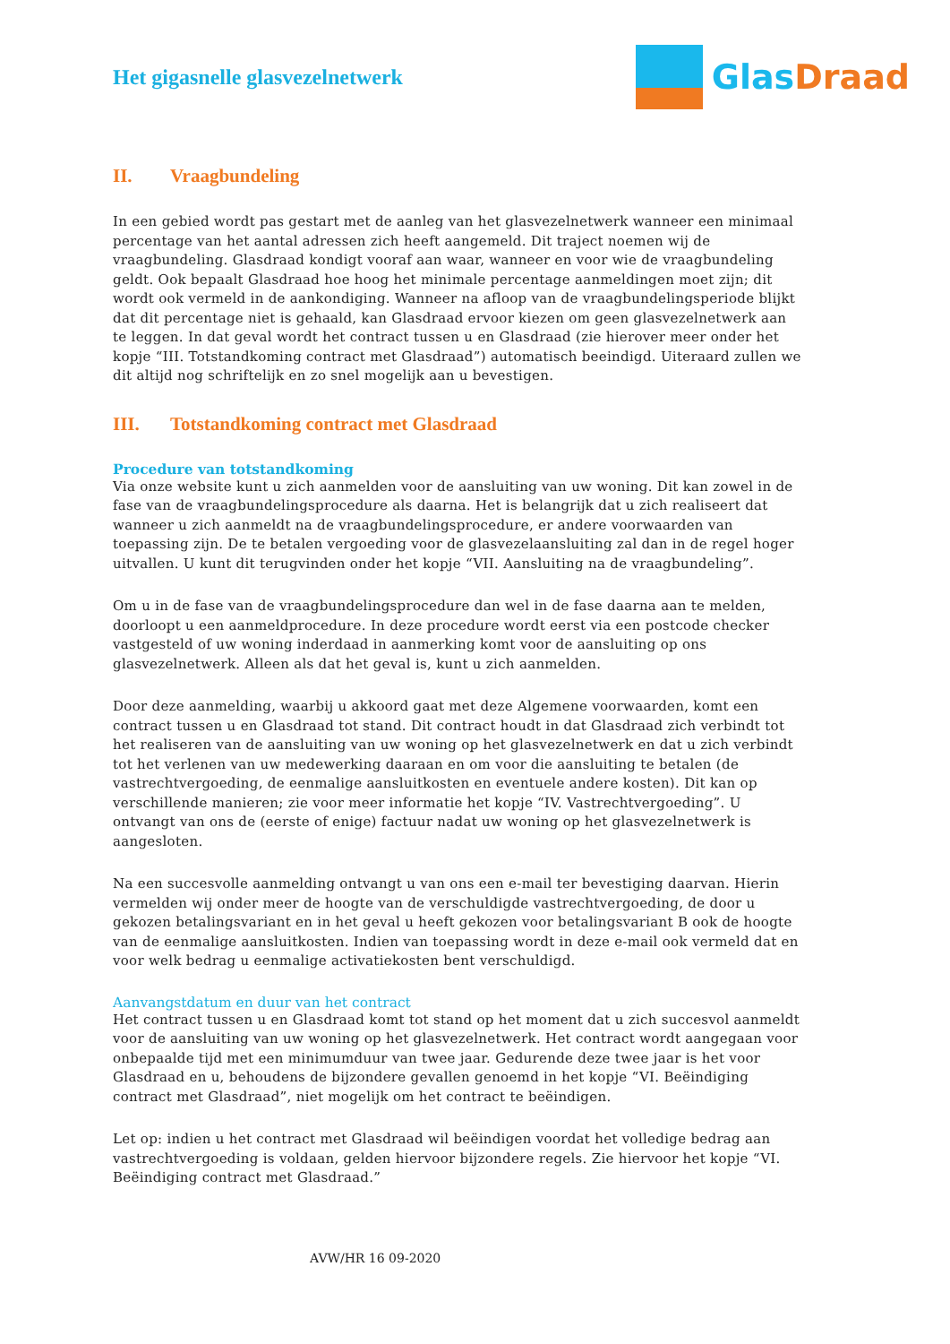Het gigasnelle glasvezelnetwerk
Glas Draad
II. Vraagbundeling
In een gebied wordt pas gestart met de aanleg van het glasvezelnetwerk wanneer een minimaal percentage van het aantal adressen zich heeft aangemeld. Dit traject noemen wij de vraagbundeling. Glasdraad kondigt vooraf aan waar, wanneer en voor wie de vraagbundeling geldt. Ook bepaalt Glasdraad hoe hoog het minimale percentage aanmeldingen moet zijn; dit wordt ook vermeld in de aankondiging. Wanneer na afloop van de vraagbundelingsperiode blijkt dat dit percentage niet is gehaald, kan Glasdraad ervoor kiezen om geen glasvezelnetwerk aan te leggen. In dat geval wordt het contract tussen u en Glasdraad (zie hierover meer onder het kopje “III. Totstandkoming contract met Glasdraad”) automatisch beeindigd. Uiteraard zullen we dit altijd nog schriftelijk en zo snel mogelijk aan u bevestigen.
III. Totstandkoming contract met Glasdraad
Procedure van totstandkoming
Via onze website kunt u zich aanmelden voor de aansluiting van uw woning. Dit kan zowel in de fase van de vraagbundelingsprocedure als daarna. Het is belangrijk dat u zich realiseert dat wanneer u zich aanmeldt na de vraagbundelingsprocedure, er andere voorwaarden van toepassing zijn. De te betalen vergoeding voor de glasvezelaansluiting zal dan in de regel hoger uitvallen. U kunt dit terugvinden onder het kopje “VII. Aansluiting na de vraagbundeling”.
Om u in de fase van de vraagbundelingsprocedure dan wel in de fase daarna aan te melden, doorloopt u een aanmeldprocedure. In deze procedure wordt eerst via een postcode checker vastgesteld of uw woning inderdaad in aanmerking komt voor de aansluiting op ons glasvezelnetwerk. Alleen als dat het geval is, kunt u zich aanmelden.
Door deze aanmelding, waarbij u akkoord gaat met deze Algemene voorwaarden, komt een contract tussen u en Glasdraad tot stand. Dit contract houdt in dat Glasdraad zich verbindt tot het realiseren van de aansluiting van uw woning op het glasvezelnetwerk en dat u zich verbindt tot het verlenen van uw medewerking daaraan en om voor die aansluiting te betalen (de vastrechtvergoeding, de eenmalige aansluitkosten en eventuele andere kosten). Dit kan op verschillende manieren; zie voor meer informatie het kopje “IV. Vastrechtvergoeding”. U ontvangt van ons de (eerste of enige) factuur nadat uw woning op het glasvezelnetwerk is aangesloten.
Na een succesvolle aanmelding ontvangt u van ons een e-mail ter bevestiging daarvan. Hierin vermelden wij onder meer de hoogte van de verschuldigde vastrechtvergoeding, de door u gekozen betalingsvariant en in het geval u heeft gekozen voor betalingsvariant B ook de hoogte van de eenmalige aansluitkosten. Indien van toepassing wordt in deze e-mail ook vermeld dat en voor welk bedrag u eenmalige activatiekosten bent verschuldigd.
Aanvangstdatum en duur van het contract
Het contract tussen u en Glasdraad komt tot stand op het moment dat u zich succesvol aanmeldt voor de aansluiting van uw woning op het glasvezelnetwerk. Het contract wordt aangegaan voor onbepaalde tijd met een minimumduur van twee jaar. Gedurende deze twee jaar is het voor Glasdraad en u, behoudens de bijzondere gevallen genoemd in het kopje “VI. Beëindiging contract met Glasdraad”, niet mogelijk om het contract te beëindigen.
Let op: indien u het contract met Glasdraad wil beëindigen voordat het volledige bedrag aan vastrechtvergoeding is voldaan, gelden hiervoor bijzondere regels. Zie hiervoor het kopje “VI. Beëindiging contract met Glasdraad.”
AVW/HR 16 09-2020